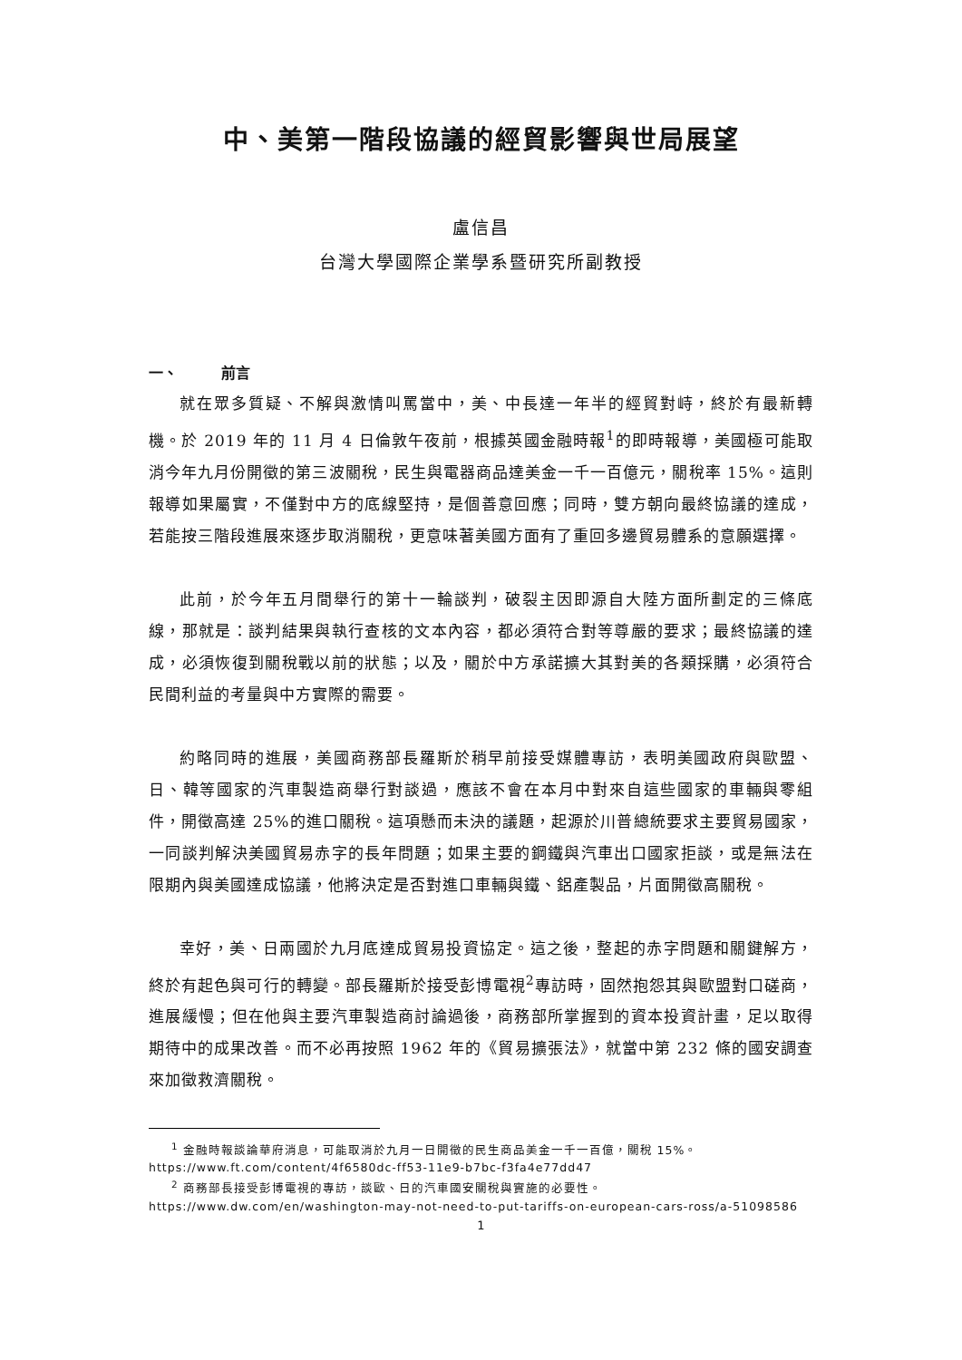中、美第一階段協議的經貿影響與世局展望
盧信昌
台灣大學國際企業學系暨研究所副教授
一、 前言
就在眾多質疑、不解與激情叫罵當中，美、中長達一年半的經貿對峙，終於有最新轉機。於 2019 年的 11 月 4 日倫敦午夜前，根據英國金融時報<sup>1</sup>的即時報導，美國極可能取消今年九月份開徵的第三波關稅，民生與電器商品達美金一千一百億元，關稅率 15%。這則報導如果屬實，不僅對中方的底線堅持，是個善意回應；同時，雙方朝向最終協議的達成，若能按三階段進展來逐步取消關稅，更意味著美國方面有了重回多邊貿易體系的意願選擇。
此前，於今年五月間舉行的第十一輪談判，破裂主因即源自大陸方面所劃定的三條底線，那就是：談判結果與執行查核的文本內容，都必須符合對等尊嚴的要求；最終協議的達成，必須恢復到關稅戰以前的狀態；以及，關於中方承諾擴大其對美的各類採購，必須符合民間利益的考量與中方實際的需要。
約略同時的進展，美國商務部長羅斯於稍早前接受媒體專訪，表明美國政府與歐盟、日、韓等國家的汽車製造商舉行對談過，應該不會在本月中對來自這些國家的車輛與零組件，開徵高達 25%的進口關稅。這項懸而未決的議題，起源於川普總統要求主要貿易國家，一同談判解決美國貿易赤字的長年問題；如果主要的鋼鐵與汽車出口國家拒談，或是無法在限期內與美國達成協議，他將決定是否對進口車輛與鐵、鋁產製品，片面開徵高關稅。
幸好，美、日兩國於九月底達成貿易投資協定。這之後，整起的赤字問題和關鍵解方，終於有起色與可行的轉變。部長羅斯於接受彭博電視<sup>2</sup>專訪時，固然抱怨其與歐盟對口磋商，進展緩慢；但在他與主要汽車製造商討論過後，商務部所掌握到的資本投資計畫，足以取得期待中的成果改善。而不必再按照 1962 年的《貿易擴張法》，就當中第 232 條的國安調查來加徵救濟關稅。
<sup>1</sup> 金融時報談論華府消息，可能取消於九月一日開徵的民生商品美金一千一百億，關稅 15%。
https://www.ft.com/content/4f6580dc-ff53-11e9-b7bc-f3fa4e77dd47
<sup>2</sup> 商務部長接受彭博電視的專訪，談歐、日的汽車國安關稅與實施的必要性。
https://www.dw.com/en/washington-may-not-need-to-put-tariffs-on-european-cars-ross/a-51098586
1